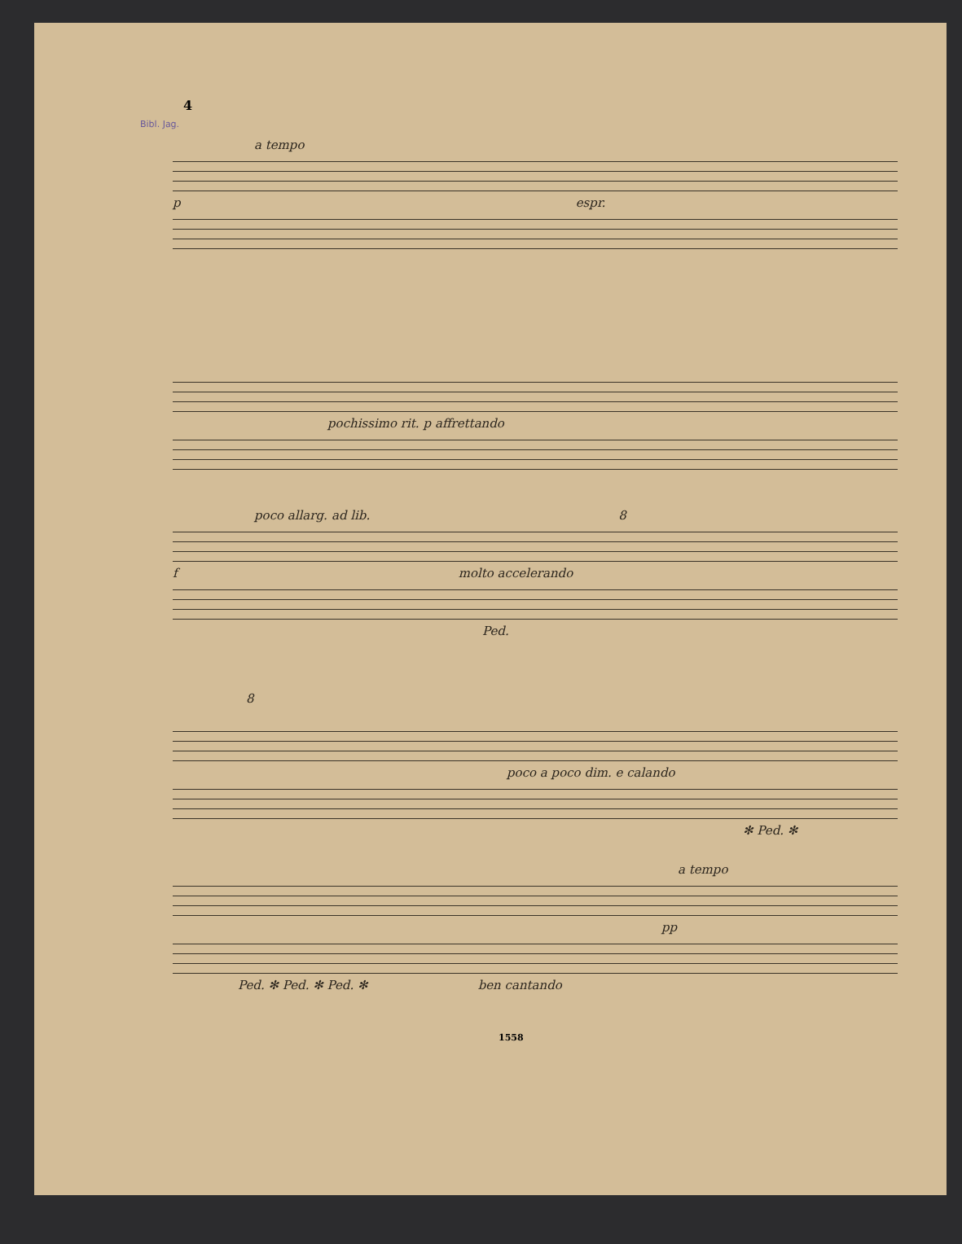4
Bibl. Jag.
a tempo
p espr.
pochissimo rit. p affrettando
poco allarg. ad lib. 8
f molto accelerando
Ped.
8
poco a poco dim. e calando
✻ Ped. ✻
a tempo
pp
Ped. ✻ Ped. ✻ Ped. ✻ ben cantando
1558